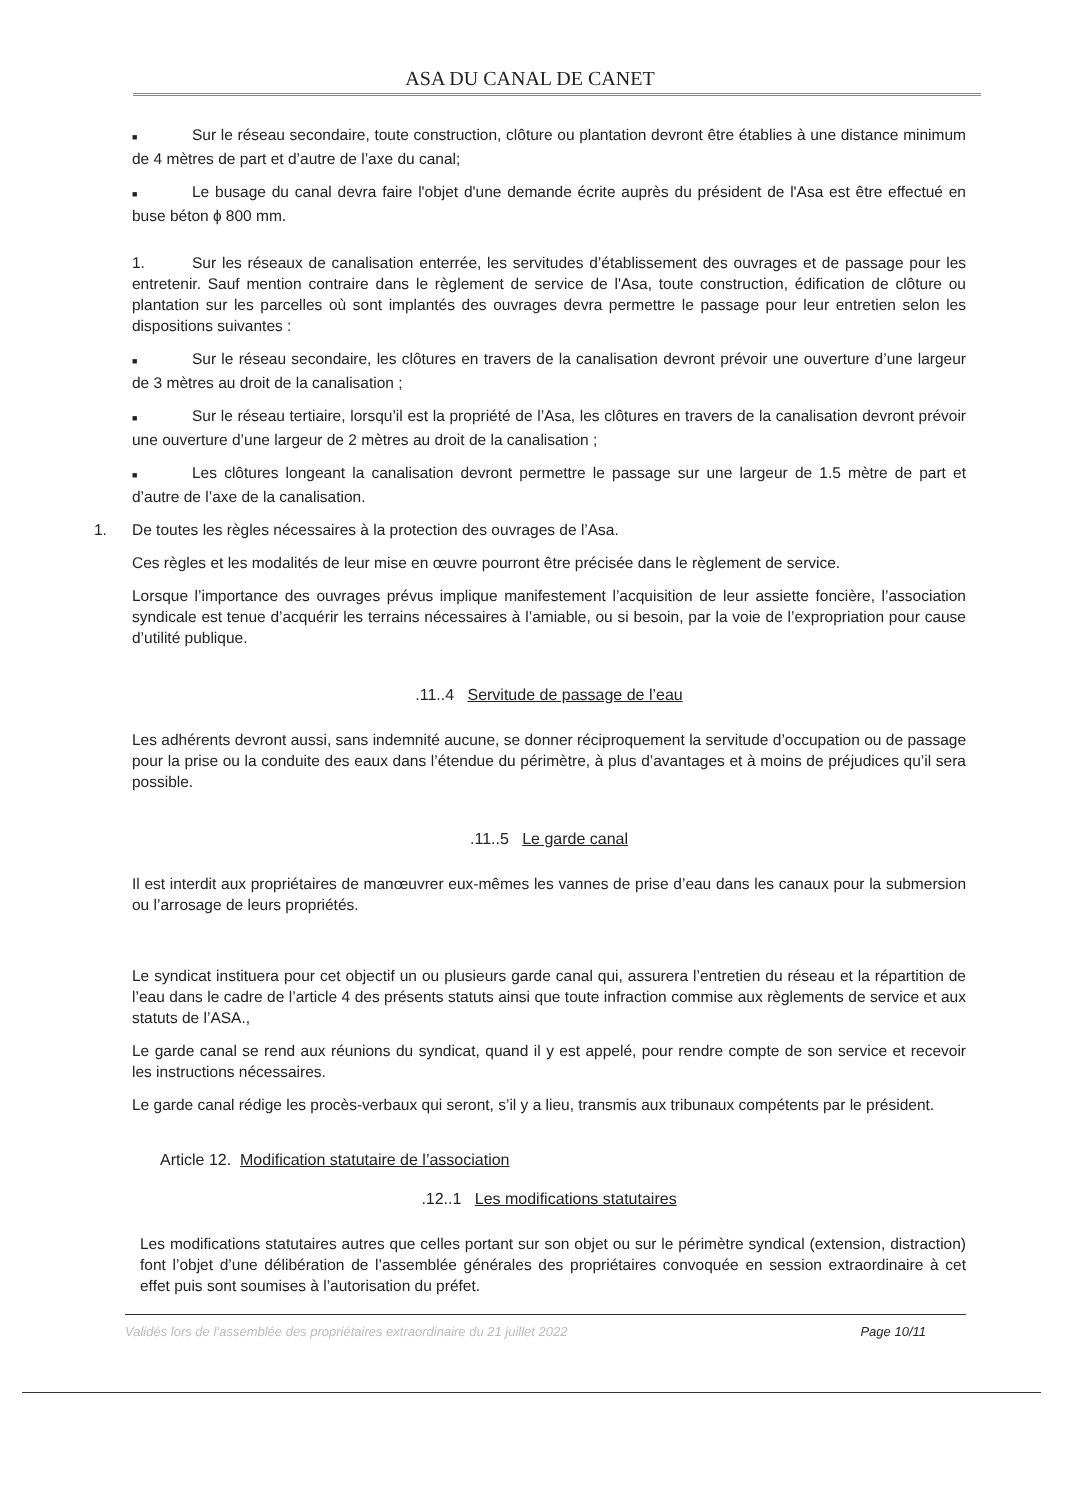ASA DU CANAL DE CANET
■ Sur le réseau secondaire, toute construction, clôture ou plantation devront être établies à une distance minimum de 4 mètres de part et d’autre de l’axe du canal;
■ Le busage du canal devra faire l'objet d'une demande écrite auprès du président de l'Asa est être effectué en buse béton ɸ 800 mm.
1. Sur les réseaux de canalisation enterrée, les servitudes d’établissement des ouvrages et de passage pour les entretenir. Sauf mention contraire dans le règlement de service de l'Asa, toute construction, édification de clôture ou plantation sur les parcelles où sont implantés des ouvrages devra permettre le passage pour leur entretien selon les dispositions suivantes :
■ Sur le réseau secondaire, les clôtures en travers de la canalisation devront prévoir une ouverture d’une largeur de 3 mètres au droit de la canalisation ;
■ Sur le réseau tertiaire, lorsqu’il est la propriété de l’Asa, les clôtures en travers de la canalisation devront prévoir une ouverture d’une largeur de 2 mètres au droit de la canalisation ;
■ Les clôtures longeant la canalisation devront permettre le passage sur une largeur de 1.5 mètre de part et d’autre de l’axe de la canalisation.
1. De toutes les règles nécessaires à la protection des ouvrages de l’Asa.
Ces règles et les modalités de leur mise en œuvre pourront être précisée dans le règlement de service.
Lorsque l’importance des ouvrages prévus implique manifestement l’acquisition de leur assiette foncière, l’association syndicale est tenue d’acquérir les terrains nécessaires à l’amiable, ou si besoin, par la voie de l’expropriation pour cause d’utilité publique.
.11..4 Servitude de passage de l’eau
Les adhérents devront aussi, sans indemnité aucune, se donner réciproquement la servitude d’occupation ou de passage pour la prise ou la conduite des eaux dans l’étendue du périmètre, à plus d’avantages et à moins de préjudices qu’il sera possible.
.11..5 Le garde canal
Il est interdit aux propriétaires de manœuvrer eux-mêmes les vannes de prise d’eau dans les canaux pour la submersion ou l’arrosage de leurs propriétés.
Le syndicat instituera pour cet objectif un ou plusieurs garde canal qui, assurera l’entretien du réseau et la répartition de l’eau dans le cadre de l’article 4 des présents statuts ainsi que toute infraction commise aux règlements de service et aux statuts de l’ASA.,
Le garde canal se rend aux réunions du syndicat, quand il y est appelé, pour rendre compte de son service et recevoir les instructions nécessaires.
Le garde canal rédige les procès-verbaux qui seront, s’il y a lieu, transmis aux tribunaux compétents par le président.
Article 12. Modification statutaire de l’association
.12..1 Les modifications statutaires
Les modifications statutaires autres que celles portant sur son objet ou sur le périmètre syndical (extension, distraction) font l’objet d’une délibération de l’assemblée générales des propriétaires convoquée en session extraordinaire à cet effet puis sont soumises à l’autorisation du préfet.
Validés lors de l’assemblée des propriétaires extraordinaire du 21 juillet 2022 Page 10/11